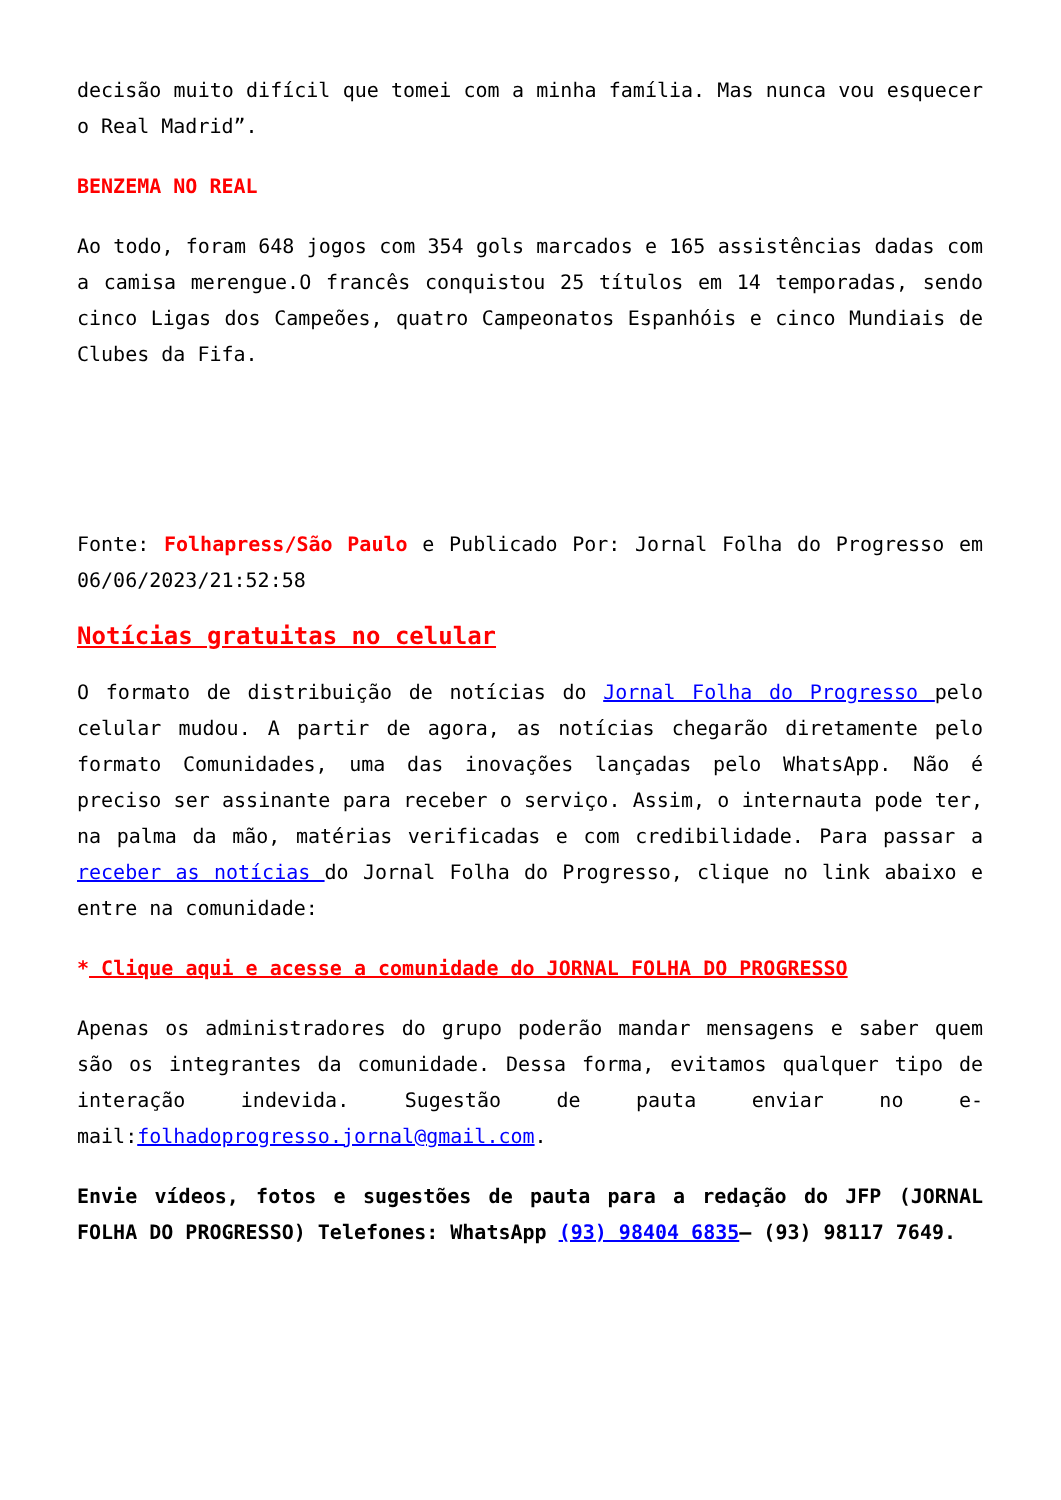decisão muito difícil que tomei com a minha família. Mas nunca vou esquecer o Real Madrid”.
BENZEMA NO REAL
Ao todo, foram 648 jogos com 354 gols marcados e 165 assistências dadas com a camisa merengue.O francês conquistou 25 títulos em 14 temporadas, sendo cinco Ligas dos Campeões, quatro Campeonatos Espanhóis e cinco Mundiais de Clubes da Fifa.
Fonte: Folhapress/São Paulo e Publicado Por: Jornal Folha do Progresso em 06/06/2023/21:52:58
Notícias gratuitas no celular
O formato de distribuição de notícias do Jornal Folha do Progresso pelo celular mudou. A partir de agora, as notícias chegarão diretamente pelo formato Comunidades, uma das inovações lançadas pelo WhatsApp. Não é preciso ser assinante para receber o serviço. Assim, o internauta pode ter, na palma da mão, matérias verificadas e com credibilidade. Para passar a receber as notícias do Jornal Folha do Progresso, clique no link abaixo e entre na comunidade:
* Clique aqui e acesse a comunidade do JORNAL FOLHA DO PROGRESSO
Apenas os administradores do grupo poderão mandar mensagens e saber quem são os integrantes da comunidade. Dessa forma, evitamos qualquer tipo de interação indevida. Sugestão de pauta enviar no e-mail:folhadoprogresso.jornal@gmail.com.
Envie vídeos, fotos e sugestões de pauta para a redação do JFP (JORNAL FOLHA DO PROGRESSO) Telefones: WhatsApp (93) 98404 6835– (93) 98117 7649.